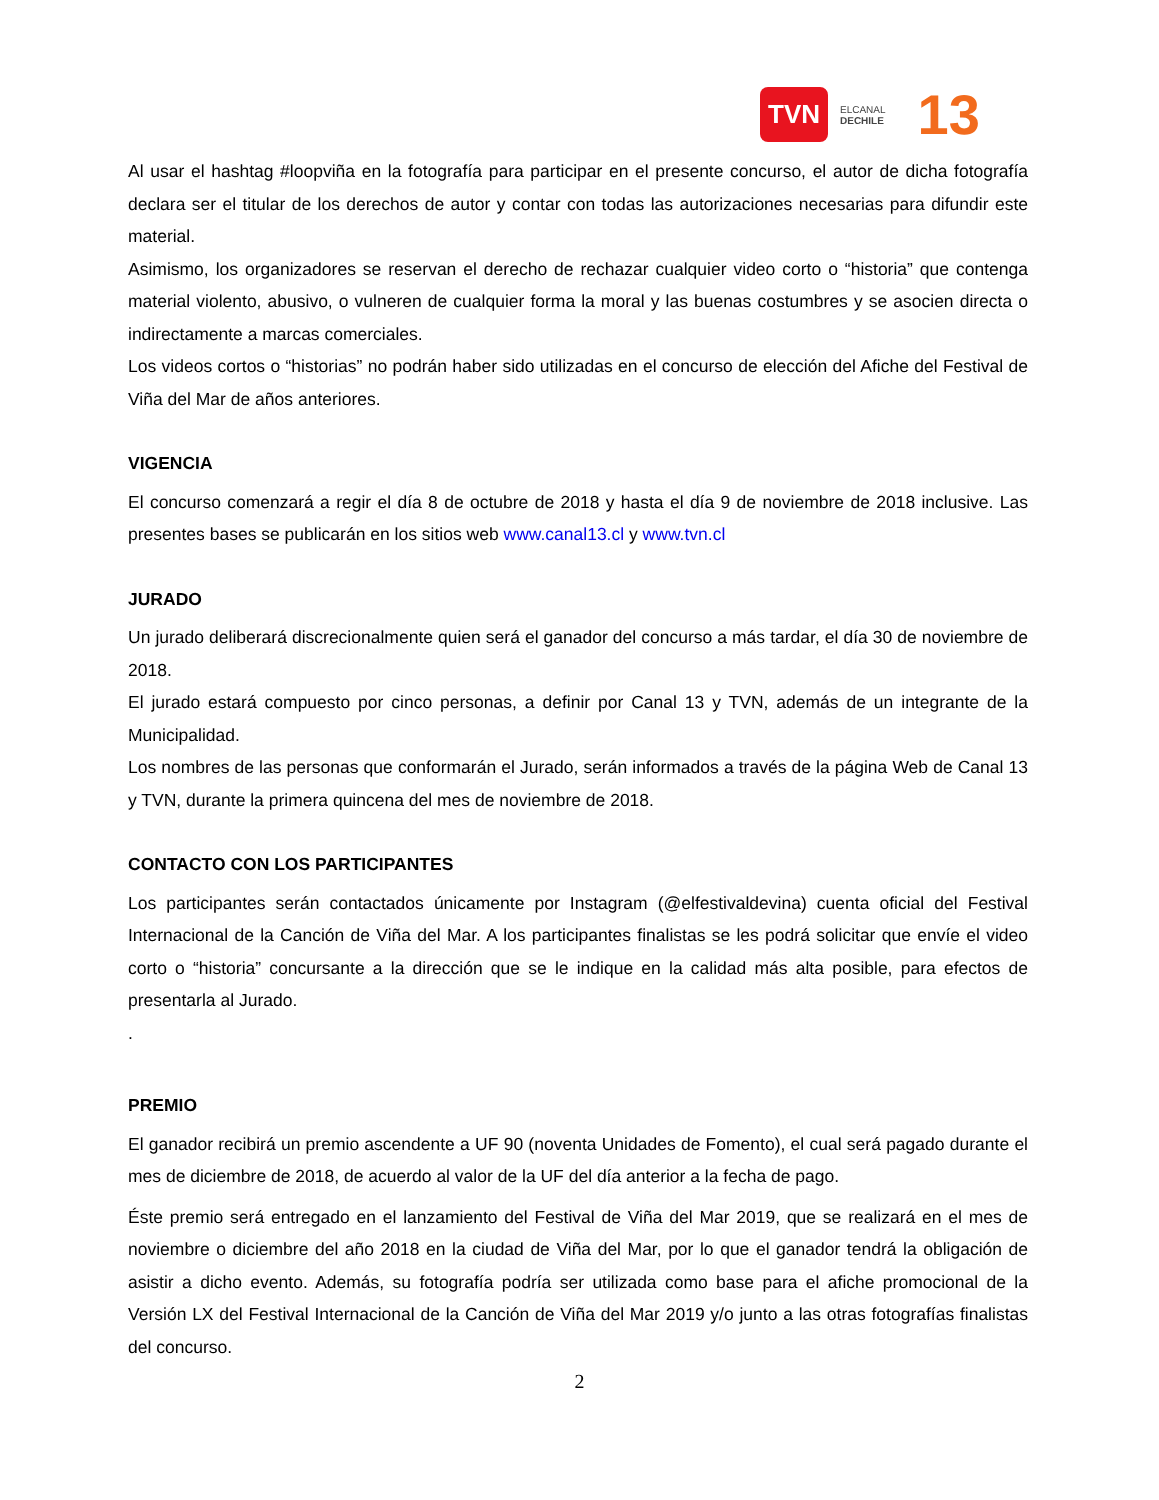TVN ELCANAL
DECHILE 13
Al usar el hashtag #loopviña en la fotografía para participar en el presente concurso, el autor de dicha fotografía declara ser el titular de los derechos de autor y contar con todas las autorizaciones necesarias para difundir este material.
Asimismo, los organizadores se reservan el derecho de rechazar cualquier video corto o “historia” que contenga material violento, abusivo, o vulneren de cualquier forma la moral y las buenas costumbres y se asocien directa o indirectamente a marcas comerciales.
Los videos cortos o “historias” no podrán haber sido utilizadas en el concurso de elección del Afiche del Festival de Viña del Mar de años anteriores.
VIGENCIA
El concurso comenzará a regir el día 8 de octubre de 2018 y hasta el día 9 de noviembre de 2018 inclusive. Las presentes bases se publicarán en los sitios web www.canal13.cl y www.tvn.cl
JURADO
Un jurado deliberará discrecionalmente quien será el ganador del concurso a más tardar, el día 30 de noviembre de 2018.
El jurado estará compuesto por cinco personas, a definir por Canal 13 y TVN, además de un integrante de la Municipalidad.
Los nombres de las personas que conformarán el Jurado, serán informados a través de la página Web de Canal 13 y TVN, durante la primera quincena del mes de noviembre de 2018.
CONTACTO CON LOS PARTICIPANTES
Los participantes serán contactados únicamente por Instagram (@elfestivaldevina) cuenta oficial del Festival Internacional de la Canción de Viña del Mar. A los participantes finalistas se les podrá solicitar que envíe el video corto o “historia” concursante a la dirección que se le indique en la calidad más alta posible, para efectos de presentarla al Jurado.
.
PREMIO
El ganador recibirá un premio ascendente a UF 90 (noventa Unidades de Fomento), el cual será pagado durante el mes de diciembre de 2018, de acuerdo al valor de la UF del día anterior a la fecha de pago.
Éste premio será entregado en el lanzamiento del Festival de Viña del Mar 2019, que se realizará en el mes de noviembre o diciembre del año 2018 en la ciudad de Viña del Mar, por lo que el ganador tendrá la obligación de asistir a dicho evento. Además, su fotografía podría ser utilizada como base para el afiche promocional de la Versión LX del Festival Internacional de la Canción de Viña del Mar 2019 y/o junto a las otras fotografías finalistas del concurso.
2